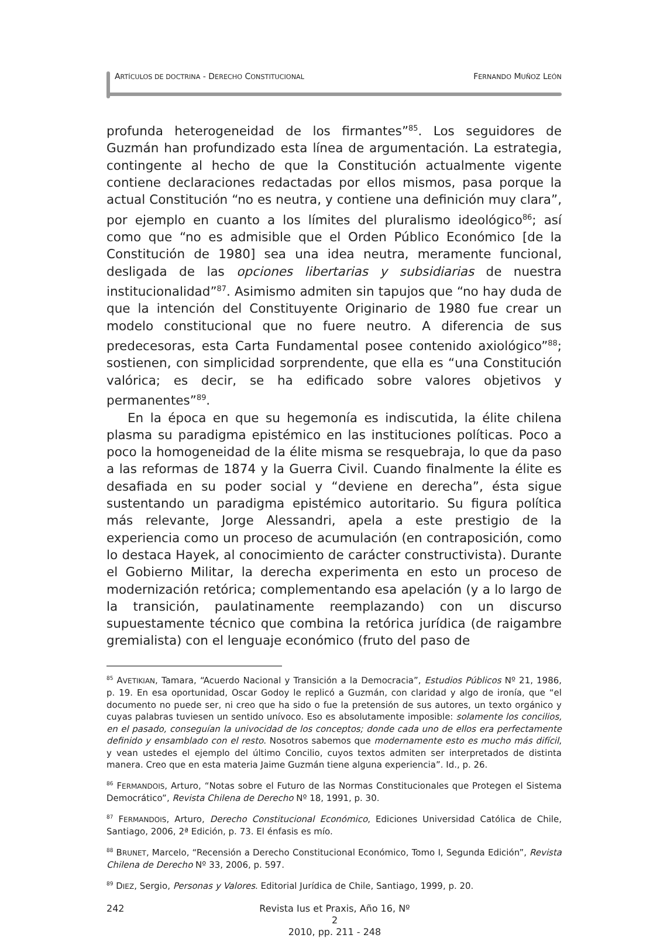ARTÍCULOS DE DOCTRINA - DERECHO CONSTITUCIONAL FERNANDO MUÑOZ LEÓN
profunda heterogeneidad de los firmantes”<sup>85</sup>. Los seguidores de Guzmán han profundizado esta línea de argumentación. La estrategia, contingente al hecho de que la Constitución actualmente vigente contiene declaraciones redactadas por ellos mismos, pasa porque la actual Constitución “no es neutra, y contiene una definición muy clara”, por ejemplo en cuanto a los límites del pluralismo ideológico<sup>86</sup>; así como que “no es admisible que el Orden Público Económico [de la Constitución de 1980] sea una idea neutra, meramente funcional, desligada de las opciones libertarias y subsidiarias de nuestra institucionalidad”<sup>87</sup>. Asimismo admiten sin tapujos que “no hay duda de que la intención del Constituyente Originario de 1980 fue crear un modelo constitucional que no fuere neutro. A diferencia de sus predecesoras, esta Carta Fundamental posee contenido axiológico”<sup>88</sup>; sostienen, con simplicidad sorprendente, que ella es “una Constitución valórica; es decir, se ha edificado sobre valores objetivos y permanentes”<sup>89</sup>.
En la época en que su hegemonía es indiscutida, la élite chilena plasma su paradigma epistémico en las instituciones políticas. Poco a poco la homogeneidad de la élite misma se resquebraja, lo que da paso a las reformas de 1874 y la Guerra Civil. Cuando finalmente la élite es desafiada en su poder social y “deviene en derecha”, ésta sigue sustentando un paradigma epistémico autoritario. Su figura política más relevante, Jorge Alessandri, apela a este prestigio de la experiencia como un proceso de acumulación (en contraposición, como lo destaca Hayek, al conocimiento de carácter constructivista). Durante el Gobierno Militar, la derecha experimenta en esto un proceso de modernización retórica; complementando esa apelación (y a lo largo de la transición, paulatinamente reemplazando) con un discurso supuestamente técnico que combina la retórica jurídica (de raigambre gremialista) con el lenguaje económico (fruto del paso de
<sup>85</sup> AVETIKIAN, Tamara, “Acuerdo Nacional y Transición a la Democracia”, Estudios Públicos Nº 21, 1986, p. 19. En esa oportunidad, Oscar Godoy le replicó a Guzmán, con claridad y algo de ironía, que “el documento no puede ser, ni creo que ha sido o fue la pretensión de sus autores, un texto orgánico y cuyas palabras tuviesen un sentido unívoco. Eso es absolutamente imposible: solamente los concilios, en el pasado, conseguían la univocidad de los conceptos; donde cada uno de ellos era perfectamente definido y ensamblado con el resto. Nosotros sabemos que modernamente esto es mucho más difícil, y vean ustedes el ejemplo del último Concilio, cuyos textos admiten ser interpretados de distinta manera. Creo que en esta materia Jaime Guzmán tiene alguna experiencia”. Id., p. 26.
<sup>86</sup> FERMANDOIS, Arturo, “Notas sobre el Futuro de las Normas Constitucionales que Protegen el Sistema Democrático”, Revista Chilena de Derecho Nº 18, 1991, p. 30.
<sup>87</sup> FERMANDOIS, Arturo, Derecho Constitucional Económico, Ediciones Universidad Católica de Chile, Santiago, 2006, 2ª Edición, p. 73. El énfasis es mío.
<sup>88</sup> BRUNET, Marcelo, “Recensión a Derecho Constitucional Económico, Tomo I, Segunda Edición”, Revista Chilena de Derecho Nº 33, 2006, p. 597.
<sup>89</sup> DIEZ, Sergio, Personas y Valores. Editorial Jurídica de Chile, Santiago, 1999, p. 20.
242 Revista Ius et Praxis, Año 16, Nº 2
2010, pp. 211 - 248